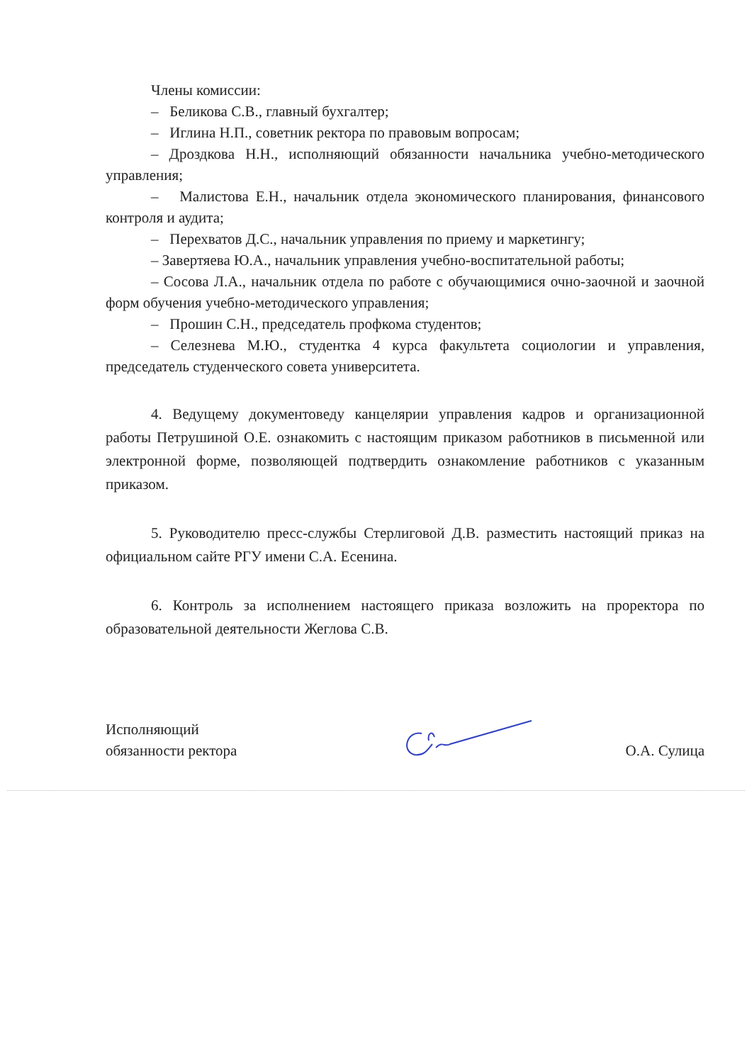Члены комиссии:
– Беликова С.В., главный бухгалтер;
– Иглина Н.П., советник ректора по правовым вопросам;
– Дроздкова Н.Н., исполняющий обязанности начальника учебно-методического управления;
– Малистова Е.Н., начальник отдела экономического планирования, финансового контроля и аудита;
– Перехватов Д.С., начальник управления по приему и маркетингу;
– Завертяева Ю.А., начальник управления учебно-воспитательной работы;
– Сосова Л.А., начальник отдела по работе с обучающимися очно-заочной и заочной форм обучения учебно-методического управления;
– Прошин С.Н., председатель профкома студентов;
– Селезнева М.Ю., студентка 4 курса факультета социологии и управления, председатель студенческого совета университета.
4. Ведущему документоведу канцелярии управления кадров и организационной работы Петрушиной О.Е. ознакомить с настоящим приказом работников в письменной или электронной форме, позволяющей подтвердить ознакомление работников с указанным приказом.
5. Руководителю пресс-службы Стерлиговой Д.В. разместить настоящий приказ на официальном сайте РГУ имени С.А. Есенина.
6. Контроль за исполнением настоящего приказа возложить на проректора по образовательной деятельности Жеглова С.В.
Исполняющий
обязанности ректора
О.А. Сулица